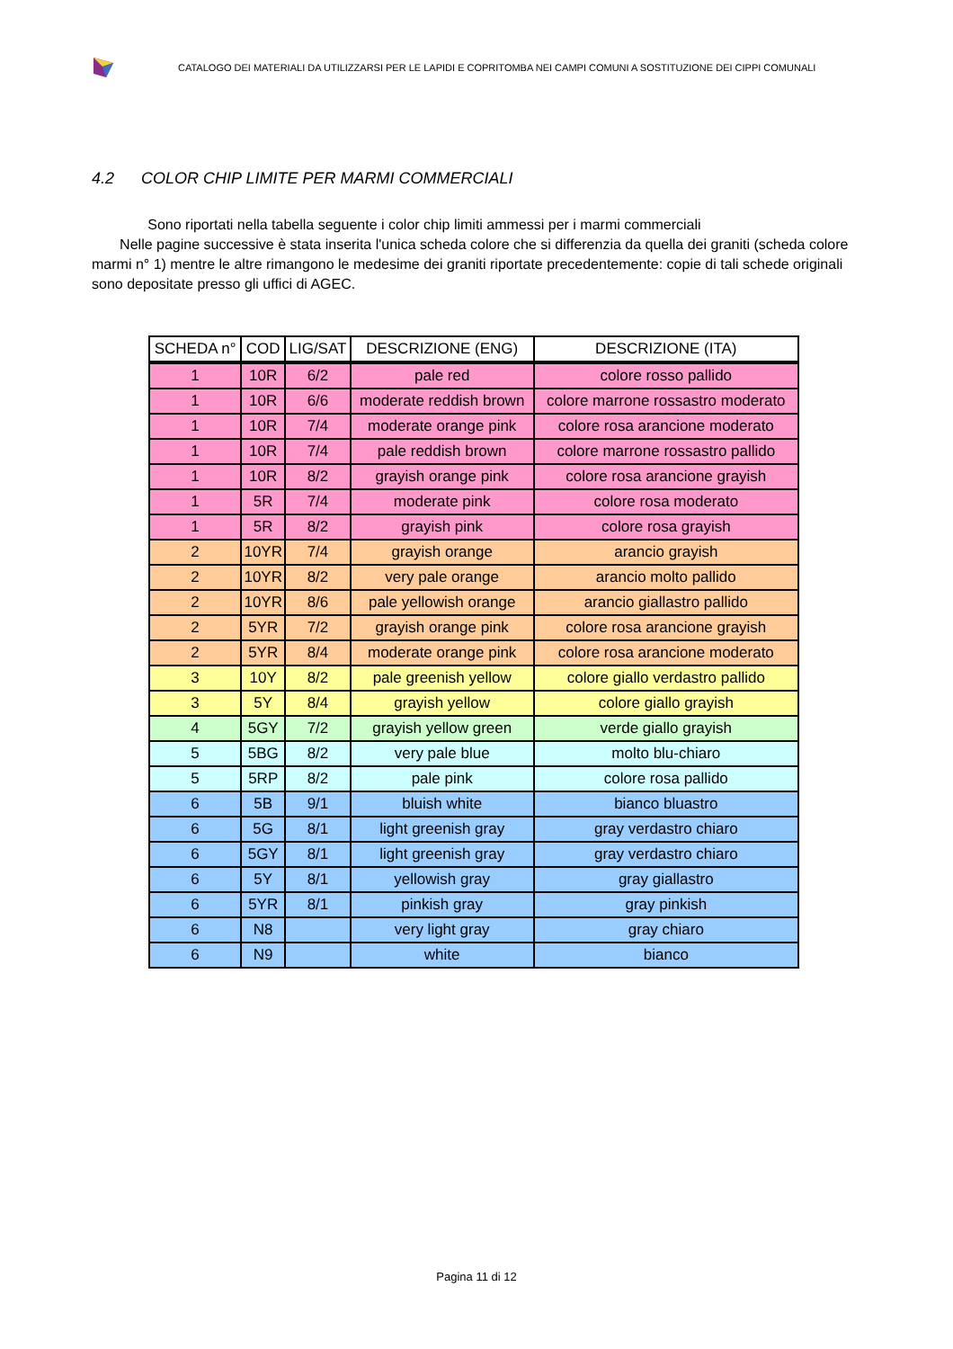CATALOGO DEI MATERIALI DA UTILIZZARSI PER LE LAPIDI E COPRITOMBA NEI CAMPI COMUNI A SOSTITUZIONE DEI CIPPI COMUNALI
4.2 COLOR CHIP LIMITE PER MARMI COMMERCIALI
Sono riportati nella tabella seguente i color chip limiti ammessi per i marmi commerciali
Nelle pagine successive è stata inserita l'unica scheda colore che si differenzia da quella dei graniti (scheda colore marmi n° 1) mentre le altre rimangono le medesime dei graniti riportate precedentemente: copie di tali schede originali sono depositate presso gli uffici di AGEC.
| SCHEDA n° | COD | LIG/SAT | DESCRIZIONE (ENG) | DESCRIZIONE (ITA) |
| --- | --- | --- | --- | --- |
| 1 | 10R | 6/2 | pale red | colore rosso pallido |
| 1 | 10R | 6/6 | moderate reddish brown | colore marrone rossastro moderato |
| 1 | 10R | 7/4 | moderate orange pink | colore rosa arancione moderato |
| 1 | 10R | 7/4 | pale reddish brown | colore marrone rossastro pallido |
| 1 | 10R | 8/2 | grayish orange pink | colore rosa arancione grayish |
| 1 | 5R | 7/4 | moderate pink | colore rosa moderato |
| 1 | 5R | 8/2 | grayish pink | colore rosa grayish |
| 2 | 10YR | 7/4 | grayish orange | arancio grayish |
| 2 | 10YR | 8/2 | very pale orange | arancio molto pallido |
| 2 | 10YR | 8/6 | pale yellowish orange | arancio giallastro pallido |
| 2 | 5YR | 7/2 | grayish orange pink | colore rosa arancione grayish |
| 2 | 5YR | 8/4 | moderate orange pink | colore rosa arancione moderato |
| 3 | 10Y | 8/2 | pale greenish yellow | colore giallo verdastro pallido |
| 3 | 5Y | 8/4 | grayish yellow | colore giallo grayish |
| 4 | 5GY | 7/2 | grayish yellow green | verde giallo grayish |
| 5 | 5BG | 8/2 | very pale blue | molto blu-chiaro |
| 5 | 5RP | 8/2 | pale pink | colore rosa pallido |
| 6 | 5B | 9/1 | bluish white | bianco bluastro |
| 6 | 5G | 8/1 | light greenish gray | gray verdastro chiaro |
| 6 | 5GY | 8/1 | light greenish gray | gray verdastro chiaro |
| 6 | 5Y | 8/1 | yellowish gray | gray giallastro |
| 6 | 5YR | 8/1 | pinkish gray | gray pinkish |
| 6 | N8 | | very light gray | gray chiaro |
| 6 | N9 | | white | bianco |
Pagina 11 di 12